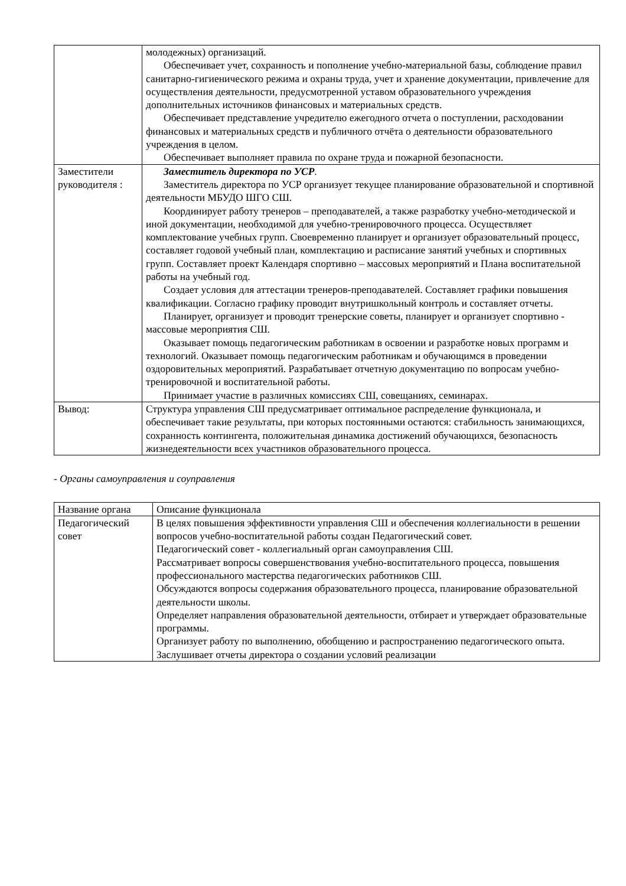| | молодежных) организаций. Обеспечивает учет, сохранность и пополнение учебно-материальной базы, соблюдение правил санитарно-гигиенического режима и охраны труда, учет и хранение документации, привлечение для осуществления деятельности, предусмотренной уставом образовательного учреждения дополнительных источников финансовых и материальных средств. Обеспечивает представление учредителю ежегодного отчета о поступлении, расходовании финансовых и материальных средств и публичного отчёта о деятельности образовательного учреждения в целом. Обеспечивает выполняет правила по охране труда и пожарной безопасности. |
| Заместители руководителя : | Заместитель директора по УСР . Заместитель директора по УСР организует текущее планирование образовательной и спортивной деятельности МБУДО ШГО СШ. Координирует работу тренеров – преподавателей, а также разработку учебно-методической и иной документации, необходимой для учебно-тренировочного процесса. Осуществляет комплектование учебных групп. Своевременно планирует и организует образовательный процесс, составляет годовой учебный план, комплектацию и расписание занятий учебных и спортивных групп. Составляет проект Календаря спортивно – массовых мероприятий и Плана воспитательной работы на учебный год. Создает условия для аттестации тренеров-преподавателей. Составляет графики повышения квалификации. Согласно графику проводит внутришкольный контроль и составляет отчеты. Планирует, организует и проводит тренерские советы, планирует и организует спортивно - массовые мероприятия СШ. Оказывает помощь педагогическим работникам в освоении и разработке новых программ и технологий. Оказывает помощь педагогическим работникам и обучающимся в проведении оздоровительных мероприятий. Разрабатывает отчетную документацию по вопросам учебно-тренировочной и воспитательной работы. Принимает участие в различных комиссиях СШ, совещаниях, семинарах. |
| Вывод: | Структура управления СШ предусматривает оптимальное распределение функционала, и обеспечивает такие результаты, при которых постоянными остаются: стабильность занимающихся, сохранность контингента, положительная динамика достижений обучающихся, безопасность жизнедеятельности всех участников образовательного процесса. |
- Органы самоуправления и соуправления
| Название органа | Описание функционала |
| Педагогический совет | В целях повышения эффективности управления СШ и обеспечения коллегиальности в решении вопросов учебно-воспитательной работы создан Педагогический совет. Педагогический совет - коллегиальный орган самоуправления СШ. Рассматривает вопросы совершенствования учебно-воспитательного процесса, повышения профессионального мастерства педагогических работников СШ. Обсуждаются вопросы содержания образовательного процесса, планирование образовательной деятельности школы. Определяет направления образовательной деятельности, отбирает и утверждает образовательные программы. Организует работу по выполнению, обобщению и распространению педагогического опыта. Заслушивает отчеты директора о создании условий реализации |